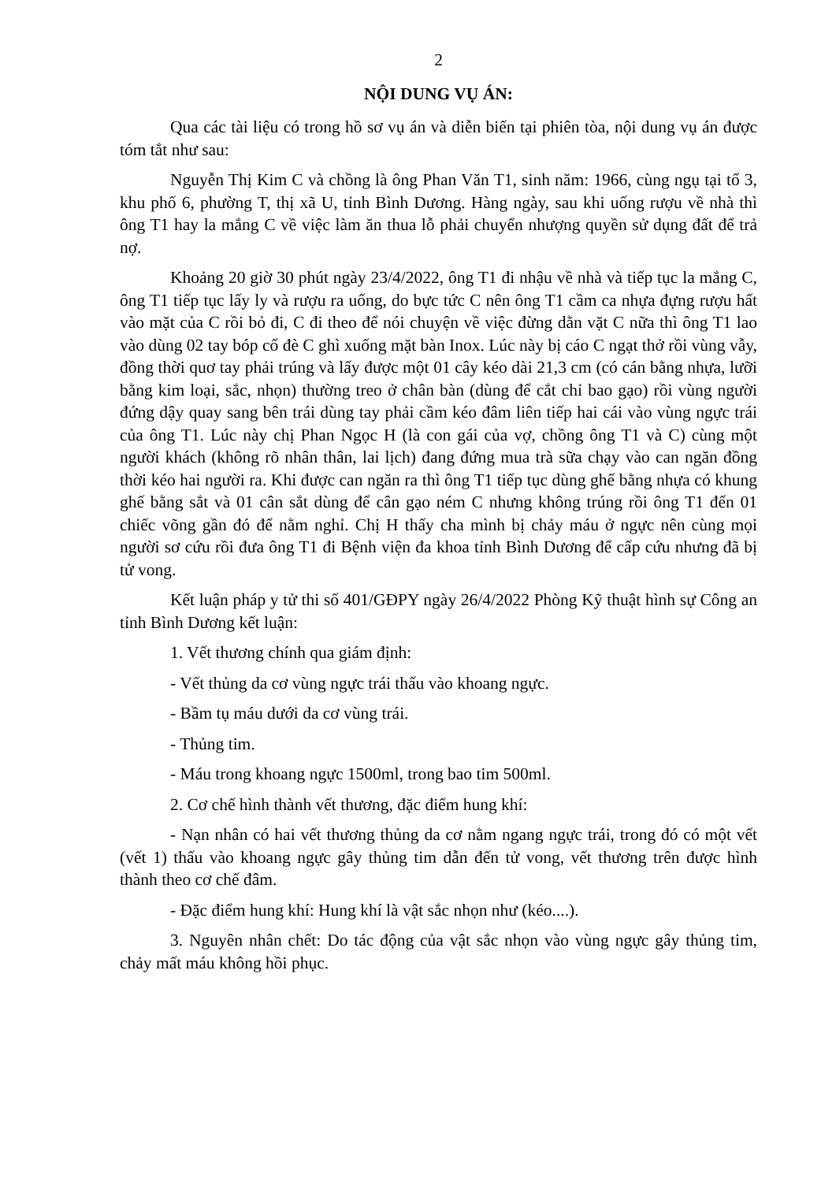2
NỘI DUNG VỤ ÁN:
Qua các tài liệu có trong hồ sơ vụ án và diễn biến tại phiên tòa, nội dung vụ án được tóm tắt như sau:
Nguyễn Thị Kim C và chồng là ông Phan Văn T1, sinh năm: 1966, cùng ngụ tại tổ 3, khu phố 6, phường T, thị xã U, tỉnh Bình Dương. Hàng ngày, sau khi uống rượu về nhà thì ông T1 hay la mắng C về việc làm ăn thua lỗ phải chuyển nhượng quyền sử dụng đất để trả nợ.
Khoảng 20 giờ 30 phút ngày 23/4/2022, ông T1 đi nhậu về nhà và tiếp tục la mắng C, ông T1 tiếp tục lấy ly và rượu ra uống, do bực tức C nên ông T1 cầm ca nhựa đựng rượu hất vào mặt của C rồi bỏ đi, C đi theo để nói chuyện về việc đừng dằn vặt C nữa thì ông T1 lao vào dùng 02 tay bóp cổ đè C ghì xuống mặt bàn Inox. Lúc này bị cáo C ngạt thở rồi vùng vẫy, đồng thời quơ tay phải trúng và lấy được một 01 cây kéo dài 21,3 cm (có cán bằng nhựa, lưỡi bằng kim loại, sắc, nhọn) thường treo ở chân bàn (dùng để cắt chỉ bao gạo) rồi vùng người đứng dậy quay sang bên trái dùng tay phải cầm kéo đâm liên tiếp hai cái vào vùng ngực trái của ông T1. Lúc này chị Phan Ngọc H (là con gái của vợ, chồng ông T1 và C) cùng một người khách (không rõ nhân thân, lai lịch) đang đứng mua trà sữa chạy vào can ngăn đồng thời kéo hai người ra. Khi được can ngăn ra thì ông T1 tiếp tục dùng ghế bằng nhựa có khung ghế bằng sắt và 01 cân sắt dùng để cân gạo ném C nhưng không trúng rồi ông T1 đến 01 chiếc võng gần đó để nằm nghỉ. Chị H thấy cha mình bị chảy máu ở ngực nên cùng mọi người sơ cứu rồi đưa ông T1 đi Bệnh viện đa khoa tỉnh Bình Dương để cấp cứu nhưng đã bị tử vong.
Kết luận pháp y tử thi số 401/GĐPY ngày 26/4/2022 Phòng Kỹ thuật hình sự Công an tỉnh Bình Dương kết luận:
1. Vết thương chính qua giám định:
- Vết thủng da cơ vùng ngực trái thấu vào khoang ngực.
- Bầm tụ máu dưới da cơ vùng trái.
- Thủng tim.
- Máu trong khoang ngực 1500ml, trong bao tim 500ml.
2. Cơ chế hình thành vết thương, đặc điểm hung khí:
- Nạn nhân có hai vết thương thủng da cơ nằm ngang ngực trái, trong đó có một vết (vết 1) thấu vào khoang ngực gây thủng tim dẫn đến tử vong, vết thương trên được hình thành theo cơ chế đâm.
- Đặc điểm hung khí: Hung khí là vật sắc nhọn như (kéo....).
3. Nguyên nhân chết: Do tác động của vật sắc nhọn vào vùng ngực gây thủng tim, chảy mất máu không hồi phục.